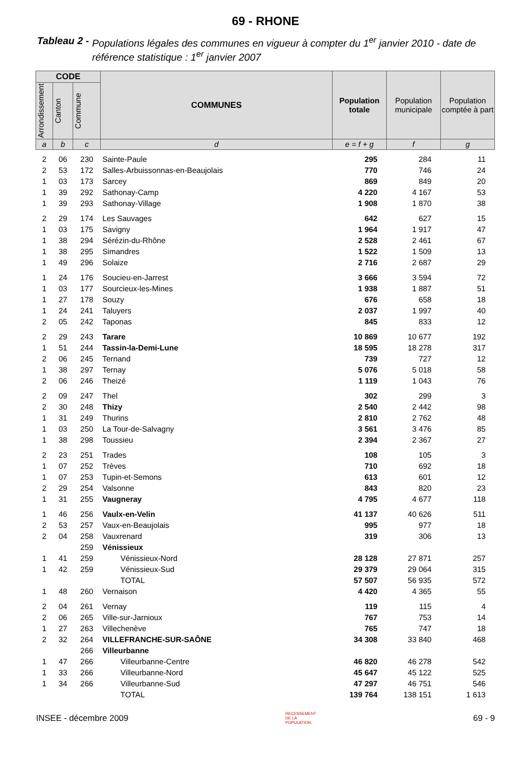69 - RHONE
Tableau 2 - Populations légales des communes en vigueur à compter du 1<sup>er</sup> janvier 2010 - date de référence statistique : 1<sup>er</sup> janvier 2007
| CODE | | | COMMUNES | Population totale | Population municipale | Population comptée à part |
| --- | --- | --- | --- | --- | --- | --- |
| Arrondissement | Canton | Commune | | | | |
| a | b | c | d | e = f + g | f | g |
| 2 | 06 | 230 | Sainte-Paule | 295 | 284 | 11 |
| 2 | 53 | 172 | Salles-Arbuissonnas-en-Beaujolais | 770 | 746 | 24 |
| 1 | 03 | 173 | Sarcey | 869 | 849 | 20 |
| 1 | 39 | 292 | Sathonay-Camp | 4 220 | 4 167 | 53 |
| 1 | 39 | 293 | Sathonay-Village | 1 908 | 1 870 | 38 |
| 2 | 29 | 174 | Les Sauvages | 642 | 627 | 15 |
| 1 | 03 | 175 | Savigny | 1 964 | 1 917 | 47 |
| 1 | 38 | 294 | Sérézin-du-Rhône | 2 528 | 2 461 | 67 |
| 1 | 38 | 295 | Simandres | 1 522 | 1 509 | 13 |
| 1 | 49 | 296 | Solaize | 2 716 | 2 687 | 29 |
| 1 | 24 | 176 | Soucieu-en-Jarrest | 3 666 | 3 594 | 72 |
| 1 | 03 | 177 | Sourcieux-les-Mines | 1 938 | 1 887 | 51 |
| 1 | 27 | 178 | Souzy | 676 | 658 | 18 |
| 1 | 24 | 241 | Taluyers | 2 037 | 1 997 | 40 |
| 2 | 05 | 242 | Taponas | 845 | 833 | 12 |
| 2 | 29 | 243 | Tarare | 10 869 | 10 677 | 192 |
| 1 | 51 | 244 | Tassin-la-Demi-Lune | 18 595 | 18 278 | 317 |
| 2 | 06 | 245 | Ternand | 739 | 727 | 12 |
| 1 | 38 | 297 | Ternay | 5 076 | 5 018 | 58 |
| 2 | 06 | 246 | Theizé | 1 119 | 1 043 | 76 |
| 2 | 09 | 247 | Thel | 302 | 299 | 3 |
| 2 | 30 | 248 | Thizy | 2 540 | 2 442 | 98 |
| 1 | 31 | 249 | Thurins | 2 810 | 2 762 | 48 |
| 1 | 03 | 250 | La Tour-de-Salvagny | 3 561 | 3 476 | 85 |
| 1 | 38 | 298 | Toussieu | 2 394 | 2 367 | 27 |
| 2 | 23 | 251 | Trades | 108 | 105 | 3 |
| 1 | 07 | 252 | Trèves | 710 | 692 | 18 |
| 1 | 07 | 253 | Tupin-et-Semons | 613 | 601 | 12 |
| 2 | 29 | 254 | Valsonne | 843 | 820 | 23 |
| 1 | 31 | 255 | Vaugneray | 4 795 | 4 677 | 118 |
| 1 | 46 | 256 | Vaulx-en-Velin | 41 137 | 40 626 | 511 |
| 2 | 53 | 257 | Vaux-en-Beaujolais | 995 | 977 | 18 |
| 2 | 04 | 258 | Vauxrenard | 319 | 306 | 13 |
| | | 259 | Vénissieux | | | |
| 1 | 41 | 259 | Vénissieux-Nord | 28 128 | 27 871 | 257 |
| 1 | 42 | 259 | Vénissieux-Sud | 29 379 | 29 064 | 315 |
| | | | TOTAL | 57 507 | 56 935 | 572 |
| 1 | 48 | 260 | Vernaison | 4 420 | 4 365 | 55 |
| 2 | 04 | 261 | Vernay | 119 | 115 | 4 |
| 2 | 06 | 265 | Ville-sur-Jarnioux | 767 | 753 | 14 |
| 1 | 27 | 263 | Villechenève | 765 | 747 | 18 |
| 2 | 32 | 264 | VILLEFRANCHE-SUR-SAÔNE | 34 308 | 33 840 | 468 |
| | | 266 | Villeurbanne | | | |
| 1 | 47 | 266 | Villeurbanne-Centre | 46 820 | 46 278 | 542 |
| 1 | 33 | 266 | Villeurbanne-Nord | 45 647 | 45 122 | 525 |
| 1 | 34 | 266 | Villeurbanne-Sud | 47 297 | 46 751 | 546 |
| | | | TOTAL | 139 764 | 138 151 | 1 613 |
INSEE - décembre 2009 RECENSEMENT
DE LA
POPULATION. 69 - 9